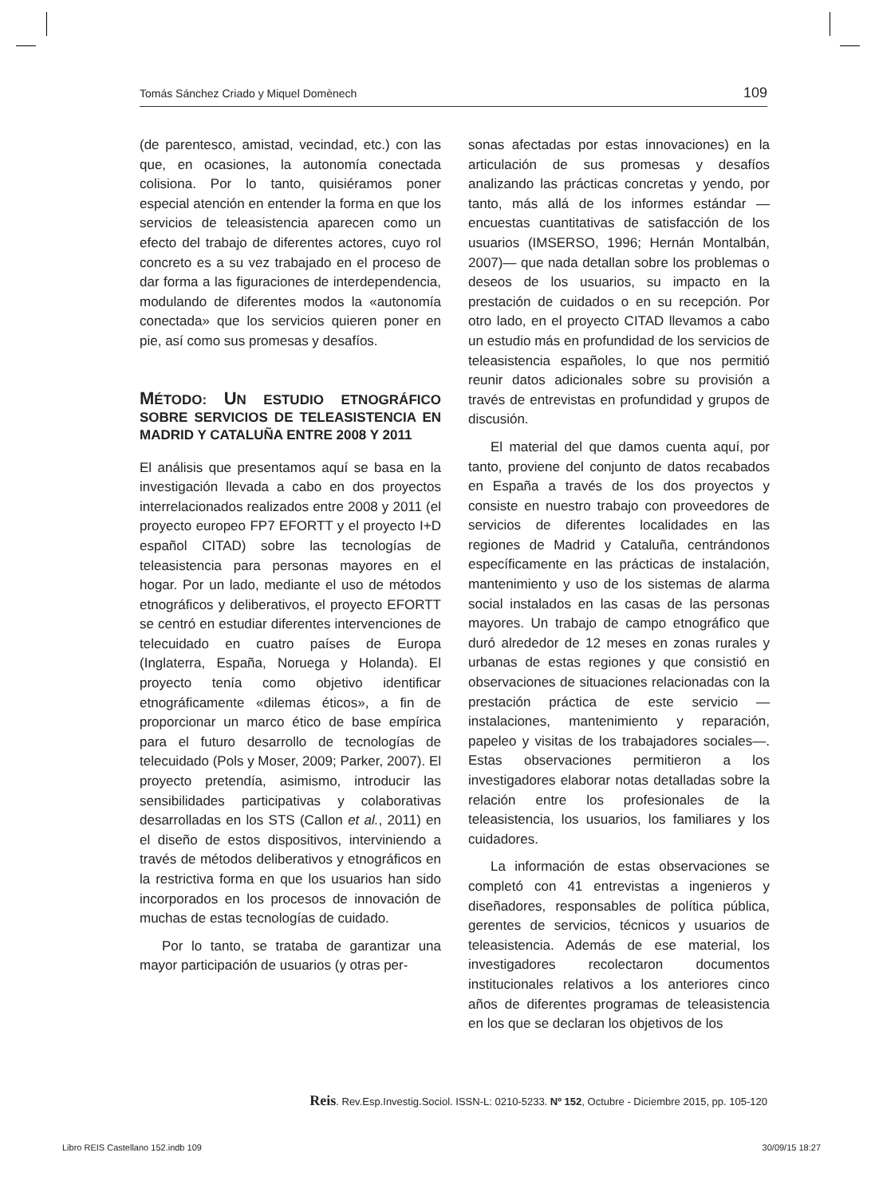Tomás Sánchez Criado y Miquel Domènech 109
(de parentesco, amistad, vecindad, etc.) con las que, en ocasiones, la autonomía conectada colisiona. Por lo tanto, quisiéramos poner especial atención en entender la forma en que los servicios de teleasistencia aparecen como un efecto del trabajo de diferentes actores, cuyo rol concreto es a su vez trabajado en el proceso de dar forma a las figuraciones de interdependencia, modulando de diferentes modos la «autonomía conectada» que los servicios quieren poner en pie, así como sus promesas y desafíos.
MÉTODO: UN ESTUDIO ETNOGRÁFICO SOBRE SERVICIOS DE TELEASISTENCIA EN MADRID Y CATALUÑA ENTRE 2008 Y 2011
El análisis que presentamos aquí se basa en la investigación llevada a cabo en dos proyectos interrelacionados realizados entre 2008 y 2011 (el proyecto europeo FP7 EFORTT y el proyecto I+D español CITAD) sobre las tecnologías de teleasistencia para personas mayores en el hogar. Por un lado, mediante el uso de métodos etnográficos y deliberativos, el proyecto EFORTT se centró en estudiar diferentes intervenciones de telecuidado en cuatro países de Europa (Inglaterra, España, Noruega y Holanda). El proyecto tenía como objetivo identificar etnográficamente «dilemas éticos», a fin de proporcionar un marco ético de base empírica para el futuro desarrollo de tecnologías de telecuidado (Pols y Moser, 2009; Parker, 2007). El proyecto pretendía, asimismo, introducir las sensibilidades participativas y colaborativas desarrolladas en los STS (Callon et al., 2011) en el diseño de estos dispositivos, interviniendo a través de métodos deliberativos y etnográficos en la restrictiva forma en que los usuarios han sido incorporados en los procesos de innovación de muchas de estas tecnologías de cuidado.
Por lo tanto, se trataba de garantizar una mayor participación de usuarios (y otras per-
sonas afectadas por estas innovaciones) en la articulación de sus promesas y desafíos analizando las prácticas concretas y yendo, por tanto, más allá de los informes estándar —encuestas cuantitativas de satisfacción de los usuarios (IMSERSO, 1996; Hernán Montalbán, 2007)— que nada detallan sobre los problemas o deseos de los usuarios, su impacto en la prestación de cuidados o en su recepción. Por otro lado, en el proyecto CITAD llevamos a cabo un estudio más en profundidad de los servicios de teleasistencia españoles, lo que nos permitió reunir datos adicionales sobre su provisión a través de entrevistas en profundidad y grupos de discusión.
El material del que damos cuenta aquí, por tanto, proviene del conjunto de datos recabados en España a través de los dos proyectos y consiste en nuestro trabajo con proveedores de servicios de diferentes localidades en las regiones de Madrid y Cataluña, centrándonos específicamente en las prácticas de instalación, mantenimiento y uso de los sistemas de alarma social instalados en las casas de las personas mayores. Un trabajo de campo etnográfico que duró alrededor de 12 meses en zonas rurales y urbanas de estas regiones y que consistió en observaciones de situaciones relacionadas con la prestación práctica de este servicio —instalaciones, mantenimiento y reparación, papeleo y visitas de los trabajadores sociales—. Estas observaciones permitieron a los investigadores elaborar notas detalladas sobre la relación entre los profesionales de la teleasistencia, los usuarios, los familiares y los cuidadores.
La información de estas observaciones se completó con 41 entrevistas a ingenieros y diseñadores, responsables de política pública, gerentes de servicios, técnicos y usuarios de teleasistencia. Además de ese material, los investigadores recolectaron documentos institucionales relativos a los anteriores cinco años de diferentes programas de teleasistencia en los que se declaran los objetivos de los
Reis. Rev.Esp.Investig.Sociol. ISSN-L: 0210-5233. Nº 152, Octubre - Diciembre 2015, pp. 105-120
Libro REIS Castellano 152.indb 109
30/09/15 18:27